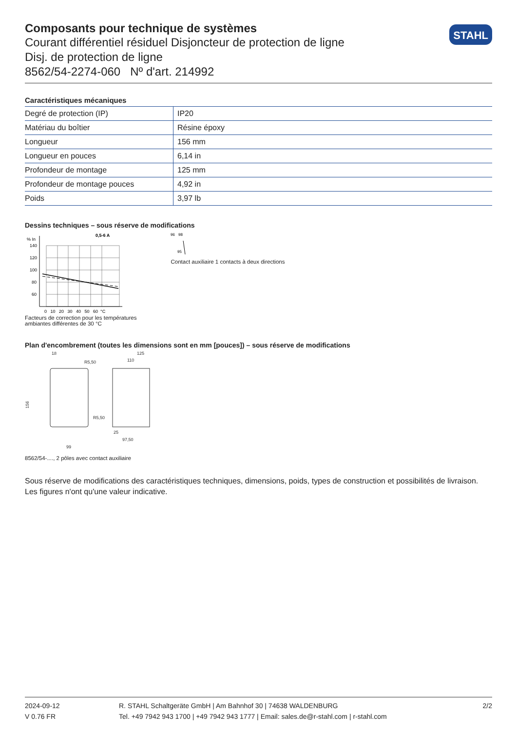Composants pour technique de systèmes
Courant différentiel résiduel Disjoncteur de protection de ligne
Disj. de protection de ligne
8562/54-2274-060 Nº d'art. 214992
STAHL
Caractéristiques mécaniques
| Degré de protection (IP) | IP20 |
| Matériau du boîtier | Résine époxy |
| Longueur | 156 mm |
| Longueur en pouces | 6,14 in |
| Profondeur de montage | 125 mm |
| Profondeur de montage pouces | 4,92 in |
| Poids | 3,97 lb |
Dessins techniques – sous réserve de modifications
% In
0,5-6 A
140
120
100
80
60
0 10 20 30 40 50 60 °C
Facteurs de correction pour les températures
ambiantes différentes de 30 °C
96
98
95
Contact auxiliaire 1 contacts à deux directions
Plan d'encombrement (toutes les dimensions sont en mm [pouces]) – sous réserve de modifications
18
R5,50
156
125
110
25
97,50
99
R5,50
8562/54-...., 2 pôles avec contact auxiliaire
Sous réserve de modifications des caractéristiques techniques, dimensions, poids, types de construction et possibilités de livraison.
Les figures n'ont qu'une valeur indicative.
2024-09-12
V 0.76 FR
R. STAHL Schaltgeräte GmbH | Am Bahnhof 30 | 74638 WALDENBURG
Tel. +49 7942 943 1700 | +49 7942 943 1777 | Email: sales.de@r-stahl.com | r-stahl.com
2/2